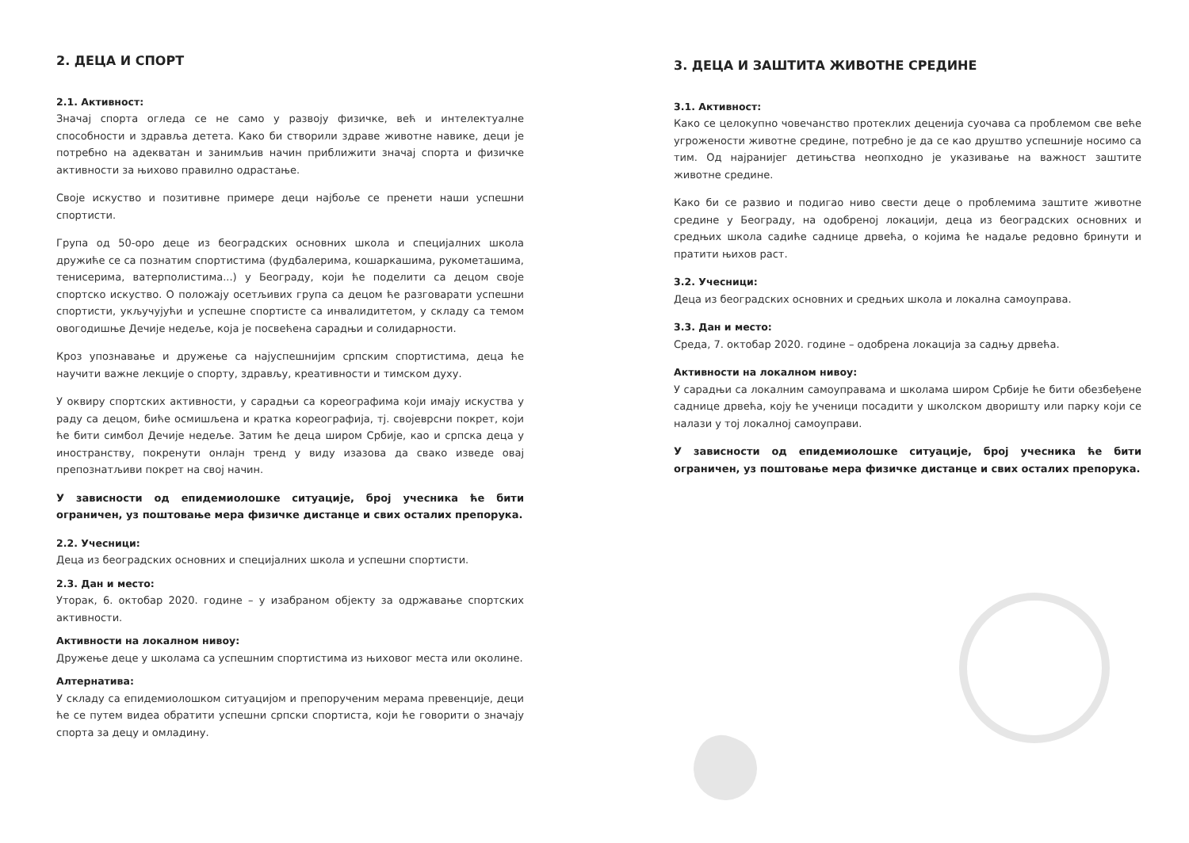2. ДЕЦА И СПОРТ
2.1. Активност:
Значај спорта огледа се не само у развоју физичке, већ и интелектуалне способности и здравља детета. Како би створили здраве животне навике, деци је потребно на адекватан и занимљив начин приближити значај спорта и физичке активности за њихово правилно одрастање.
Своје искуство и позитивне примере деци најбоље се пренети наши успешни спортисти.
Група од 50-оро деце из београдских основних школа и специјалних школа дружиће се са познатим спортистима (фудбалерима, кошаркашима, рукометашима, тенисерима, ватерполистима...) у Београду, који ће поделити са децом своје спортско искуство. О положају осетљивих група са децом ће разговарати успешни спортисти, укључујући и успешне спортисте са инвалидитетом, у складу са темом овогодишње Дечије недеље, која је посвећена сарадњи и солидарности.
Кроз упознавање и дружење са најуспешнијим српским спортистима, деца ће научити важне лекције о спорту, здрављу, креативности и тимском духу.
У оквиру спортских активности, у сарадњи са кореографима који имају искуства у раду са децом, биће осмишљена и кратка кореографија, тј. својеврсни покрет, који ће бити симбол Дечије недеље. Затим ће деца широм Србије, као и српска деца у иностранству, покренути онлајн тренд у виду изазова да свако изведе овај препознатљиви покрет на свој начин.
У зависности од епидемиолошке ситуације, број учесника ће бити ограничен, уз поштовање мера физичке дистанце и свих осталих препорука.
2.2. Учесници:
Деца из београдских основних и специјалних школа и успешни спортисти.
2.3. Дан и место:
Уторак, 6. октобар 2020. године – у изабраном објекту за одржавање спортских активности.
Активности на локалном нивоу:
Дружење деце у школама са успешним спортистима из њиховог места или околине.
Алтернатива:
У складу са епидемиолошком ситуацијом и препорученим мерама превенције, деци ће се путем видеа обратити успешни српски спортиста, који ће говорити о значају спорта за децу и омладину.
3. ДЕЦА И ЗАШТИТА ЖИВОТНЕ СРЕДИНЕ
3.1. Активност:
Како се целокупно човечанство протеклих деценија суочава са проблемом све веће угрожености животне средине, потребно је да се као друштво успешније носимо са тим. Од најранијег детињства неопходно је указивање на важност заштите животне средине.
Како би се развио и подигао ниво свести деце о проблемима заштите животне средине у Београду, на одобреној локацији, деца из београдских основних и средњих школа садиће саднице дрвећа, о којима ће надаље редовно бринути и пратити њихов раст.
3.2. Учесници:
Деца из београдских основних и средњих школа и локална самоуправа.
3.3. Дан и место:
Среда, 7. октобар 2020. године – одобрена локација за садњу дрвећа.
Активности на локалном нивоу:
У сарадњи са локалним самоуправама и школама широм Србије ће бити обезбеђене саднице дрвећа, коју ће ученици посадити у школском дворишту или парку који се налази у тој локалној самоуправи.
У зависности од епидемиолошке ситуације, број учесника ће бити ограничен, уз поштовање мера физичке дистанце и свих осталих препорука.